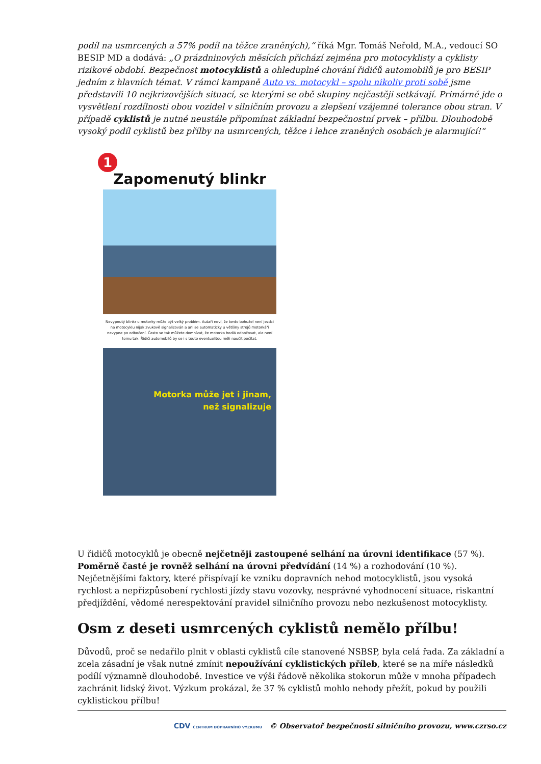podíl na usmrcených a 57% podíl na těžce zraněných),“ říká Mgr. Tomáš Neřold, M.A., vedoucí SO BESIP MD a dodává: „O prázdninových měsících přichází zejména pro motocyklisty a cyklisty rizikové období. Bezpečnost motocyklistů a ohleduplné chování řidičů automobilů je pro BESIP jedním z hlavních témat. V rámci kampaně Auto vs. motocykl – spolu nikoliv proti sobě jsme představili 10 nejkrizovějších situací, se kterými se obě skupiny nejčastěji setkávají. Primárně jde o vysvětlení rozdílnosti obou vozidel v silničním provozu a zlepšení vzájemné tolerance obou stran. V případě cyklistů je nutné neustále připomínat základní bezpečnostní prvek – přílbu. Dlouhodobě vysoký podíl cyklistů bez přílby na usmrcených, těžce i lehce zraněných osobách je alarmující!“
1
Zapomenutý blinkr
Nevypnutý blinkr u motorky může být velký problém. Autaři neví, že tento bohužel není jezdci na motocyklu nijak zvukově signalizován a ani se automaticky u většiny strojů motorkáři nevypne po odbočení. Často se tak můžete domnívat, že motorka hodlá odbočovat, ale není tomu tak. Řidiči automobilů by se i s touto eventualitou měli naučit počítat.
Motorka může jet i jinam,
než signalizuje
U řidičů motocyklů je obecně nejčetněji zastoupené selhání na úrovni identifikace (57 %). Poměrně časté je rovněž selhání na úrovni předvídání (14 %) a rozhodování (10 %). Nejčetnějšími faktory, které přispívají ke vzniku dopravních nehod motocyklistů, jsou vysoká rychlost a nepřizpůsobení rychlosti jízdy stavu vozovky, nesprávné vyhodnocení situace, riskantní předjíždění, vědomé nerespektování pravidel silničního provozu nebo nezkušenost motocyklisty.
Osm z deseti usmrcených cyklistů nemělo přílbu!
Důvodů, proč se nedařilo plnit v oblasti cyklistů cíle stanovené NSBSP, byla celá řada. Za základní a zcela zásadní je však nutné zmínit nepoužívání cyklistických příleb, které se na míře následků podílí významně dlouhodobě. Investice ve výši řádově několika stokorun může v mnoha případech zachránit lidský život. Výzkum prokázal, že 37 % cyklistů mohlo nehody přežít, pokud by použili cyklistickou přílbu!
CDV CENTRUM DOPRAVNÍHO VÝZKUMU © Observatoř bezpečnosti silničního provozu, www.czrso.cz